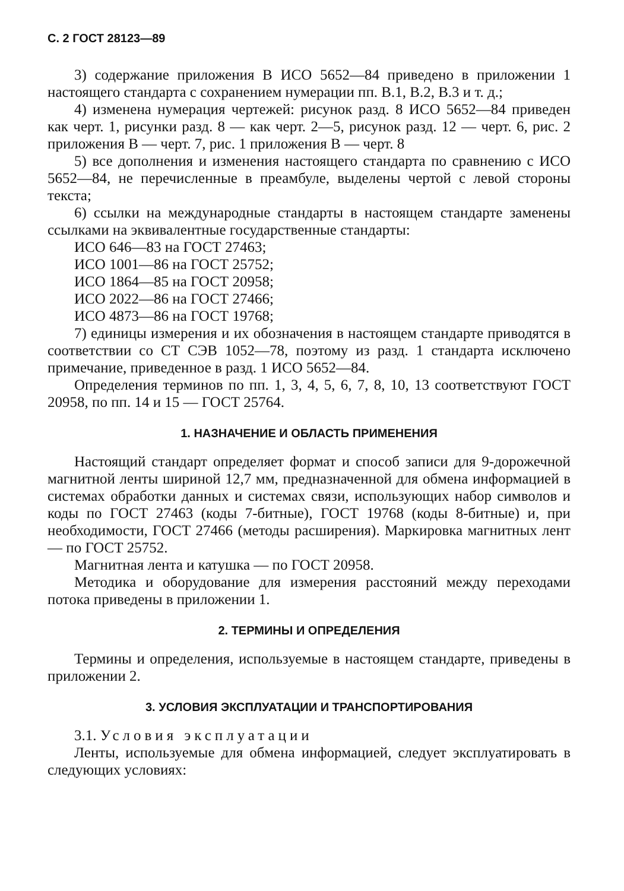С. 2 ГОСТ 28123—89
3) содержание приложения В ИСО 5652—84 приведено в приложении 1 настоящего стандарта с сохранением нумерации пп. В.1, В.2, В.3 и т. д.;
4) изменена нумерация чертежей: рисунок разд. 8 ИСО 5652—84 приведен как черт. 1, рисунки разд. 8 — как черт. 2—5, рисунок разд. 12 — черт. 6, рис. 2 приложения В — черт. 7, рис. 1 приложения В — черт. 8
5) все дополнения и изменения настоящего стандарта по сравнению с ИСО 5652—84, не перечисленные в преамбуле, выделены чертой с левой стороны текста;
6) ссылки на международные стандарты в настоящем стандарте заменены ссылками на эквивалентные государственные стандарты:
ИСО 646—83 на ГОСТ 27463;
ИСО 1001—86 на ГОСТ 25752;
ИСО 1864—85 на ГОСТ 20958;
ИСО 2022—86 на ГОСТ 27466;
ИСО 4873—86 на ГОСТ 19768;
7) единицы измерения и их обозначения в настоящем стандарте приводятся в соответствии со СТ СЭВ 1052—78, поэтому из разд. 1 стандарта исключено примечание, приведенное в разд. 1 ИСО 5652—84.
Определения терминов по пп. 1, 3, 4, 5, 6, 7, 8, 10, 13 соответствуют ГОСТ 20958, по пп. 14 и 15 — ГОСТ 25764.
1. НАЗНАЧЕНИЕ И ОБЛАСТЬ ПРИМЕНЕНИЯ
Настоящий стандарт определяет формат и способ записи для 9-дорожечной магнитной ленты шириной 12,7 мм, предназначенной для обмена информацией в системах обработки данных и системах связи, использующих набор символов и коды по ГОСТ 27463 (коды 7-битные), ГОСТ 19768 (коды 8-битные) и, при необходимости, ГОСТ 27466 (методы расширения). Маркировка магнитных лент — по ГОСТ 25752.
Магнитная лента и катушка — по ГОСТ 20958.
Методика и оборудование для измерения расстояний между переходами потока приведены в приложении 1.
2. ТЕРМИНЫ И ОПРЕДЕЛЕНИЯ
Термины и определения, используемые в настоящем стандарте, приведены в приложении 2.
3. УСЛОВИЯ ЭКСПЛУАТАЦИИ И ТРАНСПОРТИРОВАНИЯ
3.1. Условия эксплуатации
Ленты, используемые для обмена информацией, следует эксплуатировать в следующих условиях: